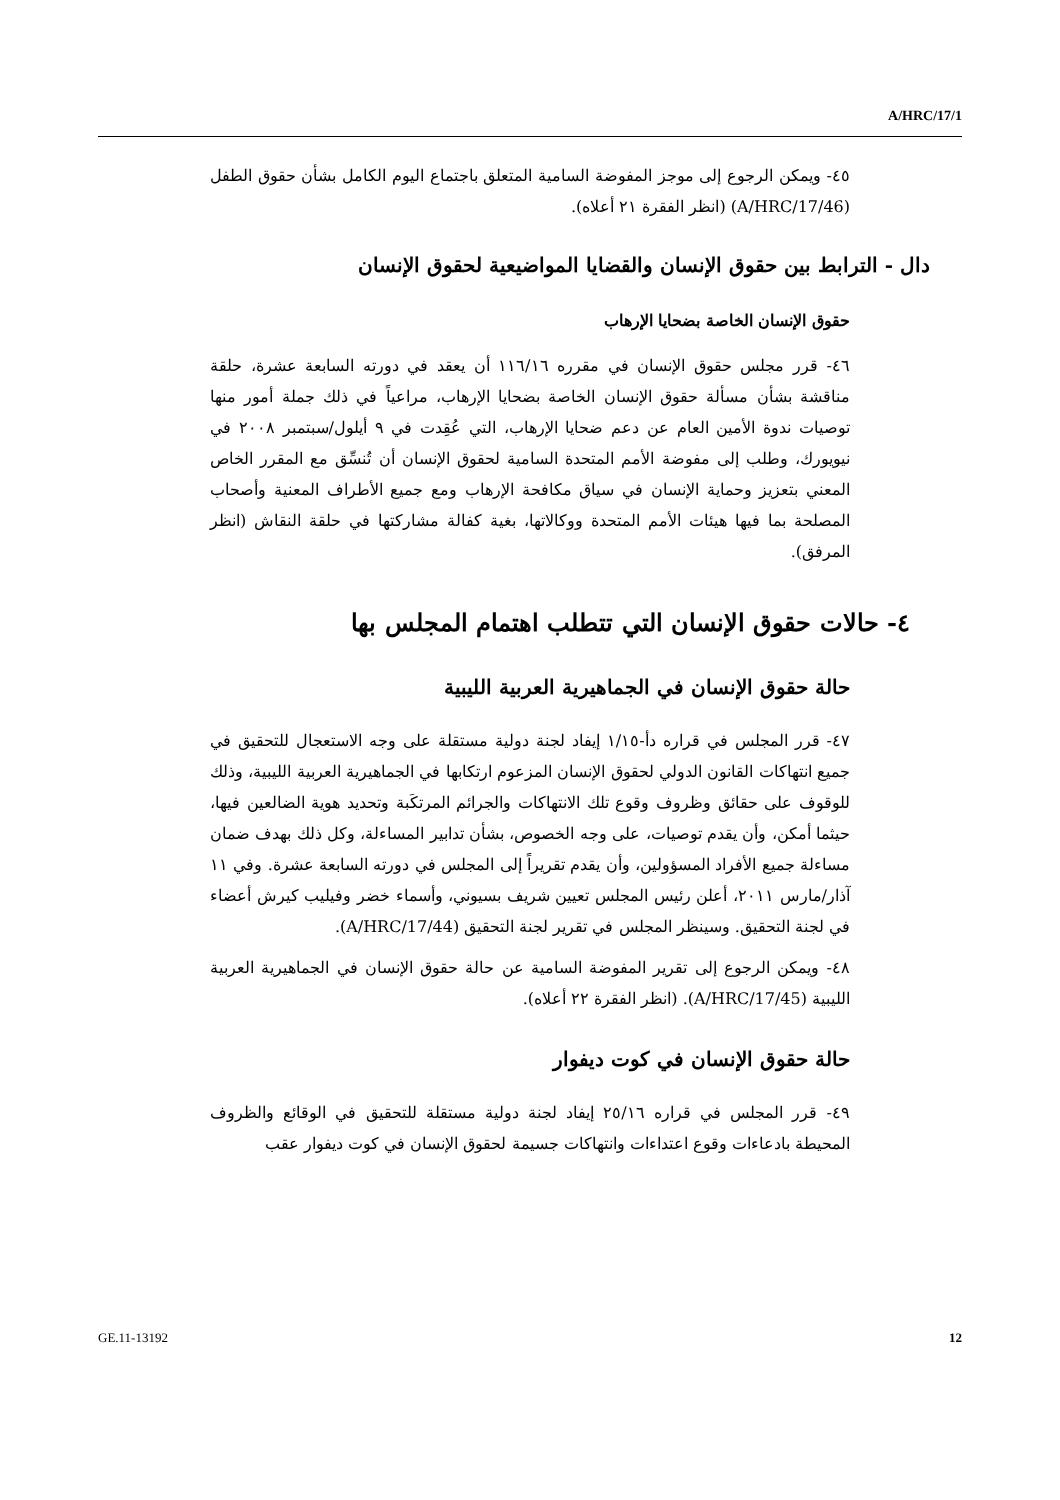A/HRC/17/1
٤٥- ويمكن الرجوع إلى موجز المفوضة السامية المتعلق باجتماع اليوم الكامل بشأن حقوق الطفل (A/HRC/17/46) (انظر الفقرة ٢١ أعلاه).
دال - الترابط بين حقوق الإنسان والقضايا المواضيعية لحقوق الإنسان
حقوق الإنسان الخاصة بضحايا الإرهاب
٤٦- قرر مجلس حقوق الإنسان في مقرره ١١٦/١٦ أن يعقد في دورته السابعة عشرة، حلقة مناقشة بشأن مسألة حقوق الإنسان الخاصة بضحايا الإرهاب، مراعياً في ذلك جملة أمور منها توصيات ندوة الأمين العام عن دعم ضحايا الإرهاب، التي عُقِدت في ٩ أيلول/سبتمبر ٢٠٠٨ في نيويورك، وطلب إلى مفوضة الأمم المتحدة السامية لحقوق الإنسان أن تُنسِّق مع المقرر الخاص المعني بتعزيز وحماية الإنسان في سياق مكافحة الإرهاب ومع جميع الأطراف المعنية وأصحاب المصلحة بما فيها هيئات الأمم المتحدة ووكالاتها، بغية كفالة مشاركتها في حلقة النقاش (انظر المرفق).
٤- حالات حقوق الإنسان التي تتطلب اهتمام المجلس بها
حالة حقوق الإنسان في الجماهيرية العربية الليبية
٤٧- قرر المجلس في قراره دأ-١/١٥ إيفاد لجنة دولية مستقلة على وجه الاستعجال للتحقيق في جميع انتهاكات القانون الدولي لحقوق الإنسان المزعوم ارتكابها في الجماهيرية العربية الليبية، وذلك للوقوف على حقائق وظروف وقوع تلك الانتهاكات والجرائم المرتكَبة وتحديد هوية الضالعين فيها، حيثما أمكن، وأن يقدم توصيات، على وجه الخصوص، بشأن تدابير المساءلة، وكل ذلك بهدف ضمان مساءلة جميع الأفراد المسؤولين، وأن يقدم تقريراً إلى المجلس في دورته السابعة عشرة. وفي ١١ آذار/مارس ٢٠١١، أعلن رئيس المجلس تعيين شريف بسيوني، وأسماء خضر وفيليب كيرش أعضاء في لجنة التحقيق. وسينظر المجلس في تقرير لجنة التحقيق (A/HRC/17/44).
٤٨- ويمكن الرجوع إلى تقرير المفوضة السامية عن حالة حقوق الإنسان في الجماهيرية العربية الليبية (A/HRC/17/45). (انظر الفقرة ٢٢ أعلاه).
حالة حقوق الإنسان في كوت ديفوار
٤٩- قرر المجلس في قراره ٢٥/١٦ إيفاد لجنة دولية مستقلة للتحقيق في الوقائع والظروف المحيطة بادعاءات وقوع اعتداءات وانتهاكات جسيمة لحقوق الإنسان في كوت ديفوار عقب
GE.11-13192 12